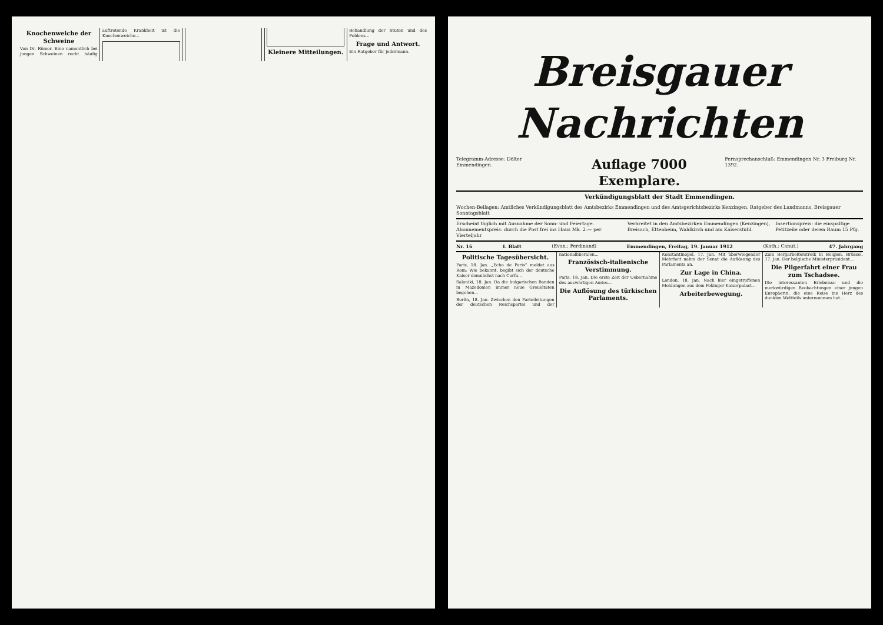Knochenweiche der Schweine
Von Dr. Römer. Eine namentlich bei jungen Schweinen recht häufig auftretende Krankheit ist die Knochenweiche...
Kleinere Mitteilungen.
Behandlung der Stuten und des Fohlens...
Frage und Antwort.
Ein Ratgeber für jedermann.
Breisgauer Nachrichten
Telegramm-Adresse: Dölter Emmendingen. Auflage 7000 Exemplare. Fernsprechanschluß: Emmendingen Nr. 3 Freiburg Nr. 1392.
Verkündigungsblatt der Stadt Emmendingen.
Wochen-Beilagen: Amtliches Verkündigungsblatt des Amtsbezirks Emmendingen und des Amtsgerichtsbezirks Kenzingen, Ratgeber des Landmanns, Breisgauer Sonntagsblatt
Erscheint täglich mit Ausnahme der Sonn- und Feiertage. Abonnementspreis: durch die Post frei ins Haus Mk. 2.— per Vierteljahr Verbreitet in den Amtsbezirken Emmendingen (Kenzingen), Breisach, Ettenheim, Waldkirch und am Kaiserstuhl. Insertionspreis: die einspaltige Petitzeile oder deren Raum 15 Pfg.
Nr. 16 I. Blatt (Evan.: Ferdinand) Emmendingen, Freitag, 19. Januar 1912 (Kath.: Canut.) 47. Jahrgang
Politische Tagesübersicht.
Paris, 18. Jan. „Echo de Paris“ meldet aus Rom: Wie bekannt, begibt sich der deutsche Kaiser demnächst nach Corfu...
Saloniki, 18. Jan. Da die bulgarischen Banden in Mazedonien immer neue Greueltaten begehen...
Berlin, 18. Jan. Zwischen den Parteileitungen der deutschen Reichspartei und der nationalliberalen...
Französisch-italienische Verstimmung.
Paris, 18. Jan. Die erste Zeit der Uebernahme des auswärtigen Amtes...
Die Auflösung des türkischen Parlaments.
Konstantinopel, 17. Jan. Mit überwiegender Mehrheit nahm der Senat die Auflösung des Parlaments an.
Zur Lage in China.
London, 18. Jan. Nach hier eingetroffenen Meldungen aus dem Pekinger Kaiserpalast...
Arbeiterbewegung.
Zum Bergarbeiterstreik in Belgien. Brüssel, 17. Jan. Der belgische Ministerpräsident...
Die Pilgerfahrt einer Frau zum Tschadsee.
Die interessanten Erlebnisse und die merkwürdigen Beobachtungen einer jungen Europäerin, die eine Reise ins Herz des dunklen Weltteils unternommen hat...